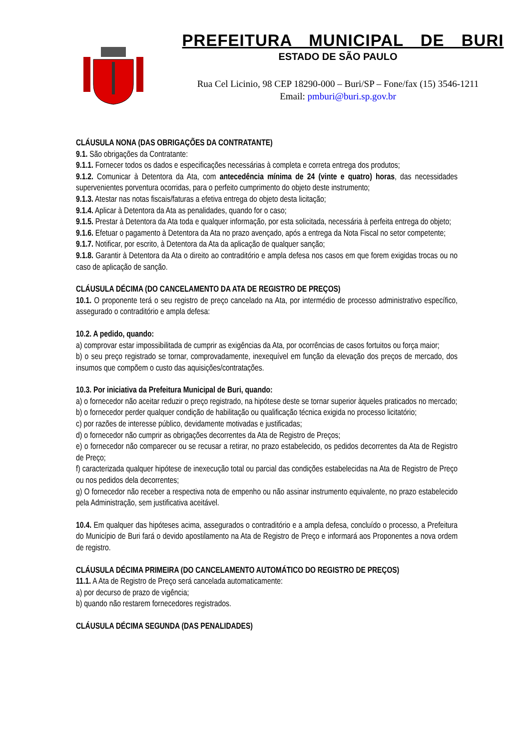PREFEITURA MUNICIPAL DE BURI
ESTADO DE SÃO PAULO
Rua Cel Licinio, 98 CEP 18290-000 – Buri/SP – Fone/fax (15) 3546-1211
Email: pmburi@buri.sp.gov.br
CLÁUSULA NONA (DAS OBRIGAÇÕES DA CONTRATANTE)
9.1. São obrigações da Contratante:
9.1.1. Fornecer todos os dados e especificações necessárias à completa e correta entrega dos produtos;
9.1.2. Comunicar à Detentora da Ata, com antecedência mínima de 24 (vinte e quatro) horas, das necessidades supervenientes porventura ocorridas, para o perfeito cumprimento do objeto deste instrumento;
9.1.3. Atestar nas notas fiscais/faturas a efetiva entrega do objeto desta licitação;
9.1.4. Aplicar à Detentora da Ata as penalidades, quando for o caso;
9.1.5. Prestar à Detentora da Ata toda e qualquer informação, por esta solicitada, necessária à perfeita entrega do objeto;
9.1.6. Efetuar o pagamento à Detentora da Ata no prazo avençado, após a entrega da Nota Fiscal no setor competente;
9.1.7. Notificar, por escrito, à Detentora da Ata da aplicação de qualquer sanção;
9.1.8. Garantir à Detentora da Ata o direito ao contraditório e ampla defesa nos casos em que forem exigidas trocas ou no caso de aplicação de sanção.
CLÁUSULA DÉCIMA (DO CANCELAMENTO DA ATA DE REGISTRO DE PREÇOS)
10.1. O proponente terá o seu registro de preço cancelado na Ata, por intermédio de processo administrativo específico, assegurado o contraditório e ampla defesa:
10.2. A pedido, quando:
a) comprovar estar impossibilitada de cumprir as exigências da Ata, por ocorrências de casos fortuitos ou força maior;
b) o seu preço registrado se tornar, comprovadamente, inexequível em função da elevação dos preços de mercado, dos insumos que compõem o custo das aquisições/contratações.
10.3. Por iniciativa da Prefeitura Municipal de Buri, quando:
a) o fornecedor não aceitar reduzir o preço registrado, na hipótese deste se tornar superior àqueles praticados no mercado;
b) o fornecedor perder qualquer condição de habilitação ou qualificação técnica exigida no processo licitatório;
c) por razões de interesse público, devidamente motivadas e justificadas;
d) o fornecedor não cumprir as obrigações decorrentes da Ata de Registro de Preços;
e) o fornecedor não comparecer ou se recusar a retirar, no prazo estabelecido, os pedidos decorrentes da Ata de Registro de Preço;
f) caracterizada qualquer hipótese de inexecução total ou parcial das condições estabelecidas na Ata de Registro de Preço ou nos pedidos dela decorrentes;
g) O fornecedor não receber a respectiva nota de empenho ou não assinar instrumento equivalente, no prazo estabelecido pela Administração, sem justificativa aceitável.
10.4. Em qualquer das hipóteses acima, assegurados o contraditório e a ampla defesa, concluído o processo, a Prefeitura do Município de Buri fará o devido apostilamento na Ata de Registro de Preço e informará aos Proponentes a nova ordem de registro.
CLÁUSULA DÉCIMA PRIMEIRA (DO CANCELAMENTO AUTOMÁTICO DO REGISTRO DE PREÇOS)
11.1. A Ata de Registro de Preço será cancelada automaticamente:
a) por decurso de prazo de vigência;
b) quando não restarem fornecedores registrados.
CLÁUSULA DÉCIMA SEGUNDA (DAS PENALIDADES)